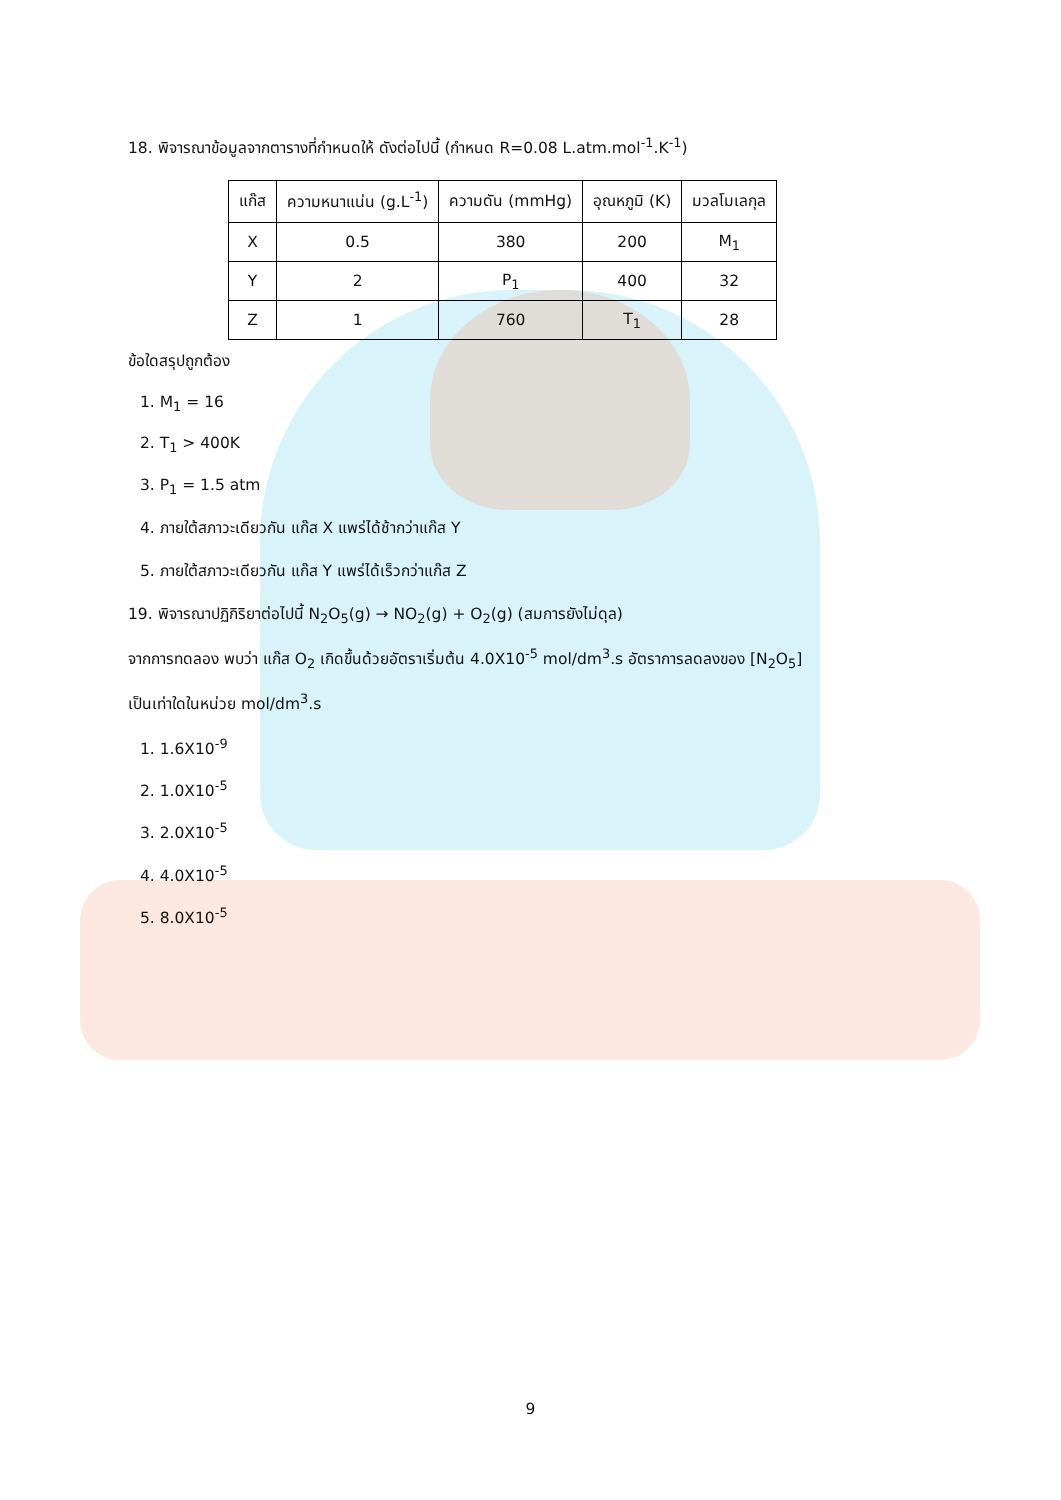18. พิจารณาข้อมูลจากตารางที่กำหนดให้ ดังต่อไปนี้ (กำหนด R=0.08 L.atm.mol<sup>-1</sup>.K<sup>-1</sup>)
| แก๊ส | ความหนาแน่น (g.L<sup>-1</sup>) | ความดัน (mmHg) | อุณหภูมิ (K) | มวลโมเลกุล |
| --- | --- | --- | --- | --- |
| X | 0.5 | 380 | 200 | M<sub>1</sub> |
| Y | 2 | P<sub>1</sub> | 400 | 32 |
| Z | 1 | 760 | T<sub>1</sub> | 28 |
ข้อใดสรุปถูกต้อง
1. M<sub>1</sub> = 16
2. T<sub>1</sub> > 400K
3. P<sub>1</sub> = 1.5 atm
4. ภายใต้สภาวะเดียวกัน แก๊ส X แพร่ได้ช้ากว่าแก๊ส Y
5. ภายใต้สภาวะเดียวกัน แก๊ส Y แพร่ได้เร็วกว่าแก๊ส Z
19. พิจารณาปฏิกิริยาต่อไปนี้ N<sub>2</sub>O<sub>5</sub>(g) → NO<sub>2</sub>(g) + O<sub>2</sub>(g) (สมการยังไม่ดุล)
จากการทดลอง พบว่า แก๊ส O<sub>2</sub> เกิดขึ้นด้วยอัตราเริ่มต้น 4.0X10<sup>-5</sup> mol/dm<sup>3</sup>.s อัตราการลดลงของ [N<sub>2</sub>O<sub>5</sub>]
เป็นเท่าใดในหน่วย mol/dm<sup>3</sup>.s
1. 1.6X10<sup>-9</sup>
2. 1.0X10<sup>-5</sup>
3. 2.0X10<sup>-5</sup>
4. 4.0X10<sup>-5</sup>
5. 8.0X10<sup>-5</sup>
9